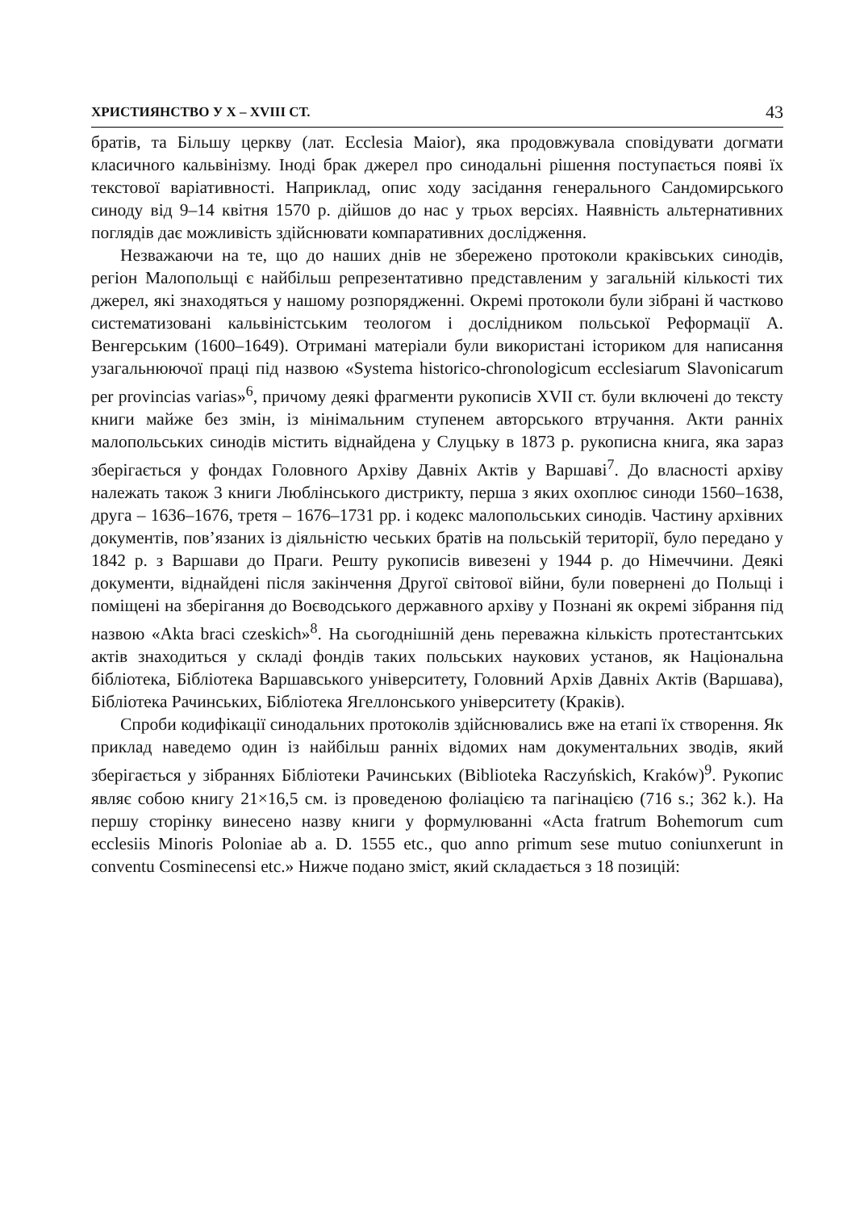ХРИСТИЯНСТВО У Х – XVIII СТ. 43
братів, та Більшу церкву (лат. Ecclesia Maior), яка продовжувала сповідувати догмати класичного кальвінізму. Іноді брак джерел про синодальні рішення поступається появі їх текстової варіативності. Наприклад, опис ходу засідання генерального Сандомирського синоду від 9–14 квітня 1570 р. дійшов до нас у трьох версіях. Наявність альтернативних поглядів дає можливість здійснювати компаративних дослідження.
Незважаючи на те, що до наших днів не збережено протоколи краківських синодів, регіон Малопольщі є найбільш репрезентативно представленим у загальній кількості тих джерел, які знаходяться у нашому розпорядженні. Окремі протоколи були зібрані й частково систематизовані кальвіністським теологом і дослідником польської Реформації А. Венгерським (1600–1649). Отримані матеріали були використані істориком для написання узагальнюючої праці під назвою «Systema historico-chronologicum ecclesiarum Slavonicarum per provincias varias»<sup>6</sup>, причому деякі фрагменти рукописів XVII ст. були включені до тексту книги майже без змін, із мінімальним ступенем авторського втручання. Акти ранніх малопольських синодів містить віднайдена у Слуцьку в 1873 р. рукописна книга, яка зараз зберігається у фондах Головного Архіву Давніх Актів у Варшаві<sup>7</sup>. До власності архіву належать також 3 книги Люблінського дистрикту, перша з яких охоплює синоди 1560–1638, друга – 1636–1676, третя – 1676–1731 рр. і кодекс малопольських синодів. Частину архівних документів, пов’язаних із діяльністю чеських братів на польській території, було передано у 1842 р. з Варшави до Праги. Решту рукописів вивезені у 1944 р. до Німеччини. Деякі документи, віднайдені після закінчення Другої світової війни, були повернені до Польщі і поміщені на зберігання до Воєводського державного архіву у Познані як окремі зібрання під назвою «Akta braci czeskich»<sup>8</sup>. На сьогоднішній день переважна кількість протестантських актів знаходиться у складі фондів таких польських наукових установ, як Національна бібліотека, Бібліотека Варшавського університету, Головний Архів Давніх Актів (Варшава), Бібліотека Рачинських, Бібліотека Ягеллонського університету (Краків).
Спроби кодифікації синодальних протоколів здійснювались вже на етапі їх створення. Як приклад наведемо один із найбільш ранніх відомих нам документальних зводів, який зберігається у зібраннях Бібліотеки Рачинських (Biblioteka Raczyńskich, Kraków)<sup>9</sup>. Рукопис являє собою книгу 21×16,5 см. із проведеною фоліацією та пагінацією (716 s.; 362 k.). На першу сторінку винесено назву книги у формулюванні «Acta fratrum Bohemorum cum ecclesiis Minoris Poloniae ab a. D. 1555 etc., quo anno primum sese mutuo coniunxerunt in conventu Cosminecensi etc.» Нижче подано зміст, який складається з 18 позицій: